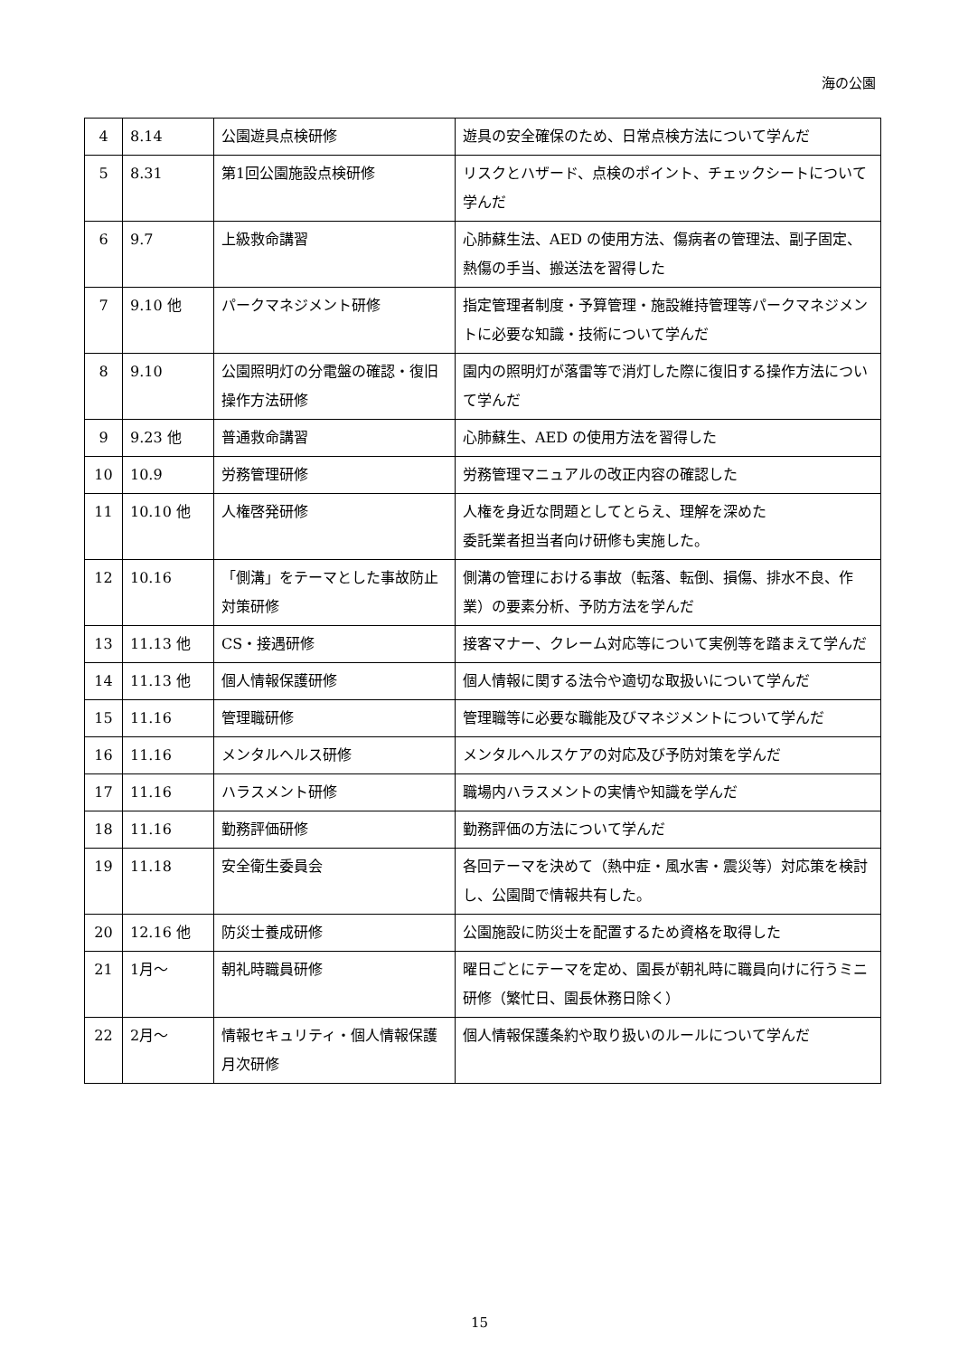海の公園
| 4 | 8.14 | 公園遊具点検研修 | 遊具の安全確保のため、日常点検方法について学んだ |
| 5 | 8.31 | 第1回公園施設点検研修 | リスクとハザード、点検のポイント、チェックシートについて学んだ |
| 6 | 9.7 | 上級救命講習 | 心肺蘇生法、AED の使用方法、傷病者の管理法、副子固定、熱傷の手当、搬送法を習得した |
| 7 | 9.10 他 | パークマネジメント研修 | 指定管理者制度・予算管理・施設維持管理等パークマネジメントに必要な知識・技術について学んだ |
| 8 | 9.10 | 公園照明灯の分電盤の確認・復旧操作方法研修 | 園内の照明灯が落雷等で消灯した際に復旧する操作方法について学んだ |
| 9 | 9.23 他 | 普通救命講習 | 心肺蘇生、AED の使用方法を習得した |
| 10 | 10.9 | 労務管理研修 | 労務管理マニュアルの改正内容の確認した |
| 11 | 10.10 他 | 人権啓発研修 | 人権を身近な問題としてとらえ、理解を深めた 委託業者担当者向け研修も実施した。 |
| 12 | 10.16 | 「側溝」をテーマとした事故防止対策研修 | 側溝の管理における事故（転落、転倒、損傷、排水不良、作業）の要素分析、予防方法を学んだ |
| 13 | 11.13 他 | CS・接遇研修 | 接客マナー、クレーム対応等について実例等を踏まえて学んだ |
| 14 | 11.13 他 | 個人情報保護研修 | 個人情報に関する法令や適切な取扱いについて学んだ |
| 15 | 11.16 | 管理職研修 | 管理職等に必要な職能及びマネジメントについて学んだ |
| 16 | 11.16 | メンタルヘルス研修 | メンタルヘルスケアの対応及び予防対策を学んだ |
| 17 | 11.16 | ハラスメント研修 | 職場内ハラスメントの実情や知識を学んだ |
| 18 | 11.16 | 勤務評価研修 | 勤務評価の方法について学んだ |
| 19 | 11.18 | 安全衛生委員会 | 各回テーマを決めて（熱中症・風水害・震災等）対応策を検討し、公園間で情報共有した。 |
| 20 | 12.16 他 | 防災士養成研修 | 公園施設に防災士を配置するため資格を取得した |
| 21 | 1月～ | 朝礼時職員研修 | 曜日ごとにテーマを定め、園長が朝礼時に職員向けに行うミニ研修（繁忙日、園長休務日除く） |
| 22 | 2月～ | 情報セキュリティ・個人情報保護月次研修 | 個人情報保護条約や取り扱いのルールについて学んだ |
15